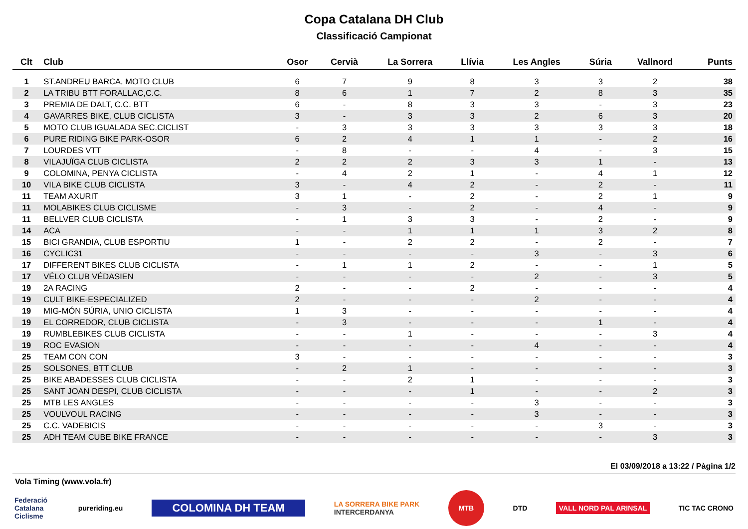Copa Catalana DH Club
Classificació Campionat
| Clt | Club | Osor | Cervià | La Sorrera | Llívia | Les Angles | Súria | Vallnord | Punts |
| --- | --- | --- | --- | --- | --- | --- | --- | --- | --- |
| 1 | ST.ANDREU BARCA, MOTO CLUB | 6 | 7 | 9 | 8 | 3 | 3 | 2 | 38 |
| 2 | LA TRIBU BTT FORALLAC,C.C. | 8 | 6 | 1 | 7 | 2 | 8 | 3 | 35 |
| 3 | PREMIA DE DALT, C.C. BTT | 6 | - | 8 | 3 | 3 | - | 3 | 23 |
| 4 | GAVARRES BIKE, CLUB CICLISTA | 3 | - | 3 | 3 | 2 | 6 | 3 | 20 |
| 5 | MOTO CLUB IGUALADA SEC.CICLIST | - | 3 | 3 | 3 | 3 | 3 | 3 | 18 |
| 6 | PURE RIDING BIKE PARK-OSOR | 6 | 2 | 4 | 1 | 1 | - | 2 | 16 |
| 7 | LOURDES VTT | - | 8 | - | - | 4 | - | 3 | 15 |
| 8 | VILAJUÏGA CLUB CICLISTA | 2 | 2 | 2 | 3 | 3 | 1 | - | 13 |
| 9 | COLOMINA, PENYA CICLISTA | - | 4 | 2 | 1 | - | 4 | 1 | 12 |
| 10 | VILA BIKE CLUB CICLISTA | 3 | - | 4 | 2 | - | 2 | - | 11 |
| 11 | TEAM AXURIT | 3 | 1 | - | 2 | - | 2 | 1 | 9 |
| 11 | MOLABIKES CLUB CICLISME | - | 3 | - | 2 | - | 4 | - | 9 |
| 11 | BELLVER CLUB CICLISTA | - | 1 | 3 | 3 | - | 2 | - | 9 |
| 14 | ACA | - | - | 1 | 1 | 1 | 3 | 2 | 8 |
| 15 | BICI GRANDIA, CLUB ESPORTIU | 1 | - | 2 | 2 | - | 2 | - | 7 |
| 16 | CYCLIC31 | - | - | - | - | 3 | - | 3 | 6 |
| 17 | DIFFERENT BIKES CLUB CICLISTA | - | 1 | 1 | 2 | - | - | 1 | 5 |
| 17 | VÉLO CLUB VÉDASIEN | - | - | - | - | 2 | - | 3 | 5 |
| 19 | 2A RACING | 2 | - | - | 2 | - | - | - | 4 |
| 19 | CULT BIKE-ESPECIALIZED | 2 | - | - | - | 2 | - | - | 4 |
| 19 | MIG-MÓN SÚRIA, UNIO CICLISTA | 1 | 3 | - | - | - | - | - | 4 |
| 19 | EL CORREDOR, CLUB CICLISTA | - | 3 | - | - | - | 1 | - | 4 |
| 19 | RUMBLEBIKES CLUB CICLISTA | - | - | 1 | - | - | - | 3 | 4 |
| 19 | ROC EVASION | - | - | - | - | 4 | - | - | 4 |
| 25 | TEAM CON CON | 3 | - | - | - | - | - | - | 3 |
| 25 | SOLSONES, BTT CLUB | - | 2 | 1 | - | - | - | - | 3 |
| 25 | BIKE ABADESSES CLUB CICLISTA | - | - | 2 | 1 | - | - | - | 3 |
| 25 | SANT JOAN DESPI, CLUB CICLISTA | - | - | - | 1 | - | - | 2 | 3 |
| 25 | MTB LES ANGLES | - | - | - | - | 3 | - | - | 3 |
| 25 | VOULVOUL RACING | - | - | - | - | 3 | - | - | 3 |
| 25 | C.C. VADEBICIS | - | - | - | - | - | 3 | - | 3 |
| 25 | ADH TEAM CUBE BIKE FRANCE | - | - | - | - | - | - | 3 | 3 |
El 03/09/2018 a 13:22 / Pàgina 1/2
Vola Timing (www.vola.fr)
Federació
Catalana
Ciclisme
pureriding.eu
COLOMINA DH TEAM
LA SORRERA BIKE PARK
INTERCERDANYA
MTB
DTD VALL NORD PAL ARINSAL TIC TAC CRONO